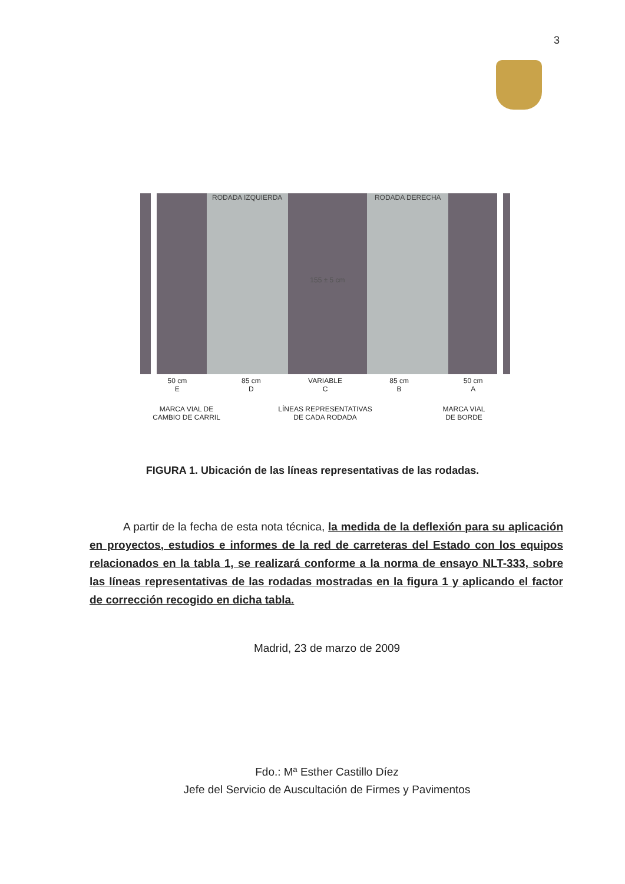3
RODADA IZQUIERDA
155 ± 5 cm RODADA DERECHA
50 cm
E
85 cm
D
VARIABLE
C
85 cm
B
50 cm
A
MARCA VIAL DE
CAMBIO DE CARRIL
LÍNEAS REPRESENTATIVAS
DE CADA RODADA
MARCA VIAL
DE BORDE
FIGURA 1. Ubicación de las líneas representativas de las rodadas.
A partir de la fecha de esta nota técnica, la medida de la deflexión para su aplicación en proyectos, estudios e informes de la red de carreteras del Estado con los equipos relacionados en la tabla 1, se realizará conforme a la norma de ensayo NLT-333, sobre las líneas representativas de las rodadas mostradas en la figura 1 y aplicando el factor de corrección recogido en dicha tabla.
Madrid, 23 de marzo de 2009
Fdo.: Mª Esther Castillo Díez
Jefe del Servicio de Auscultación de Firmes y Pavimentos